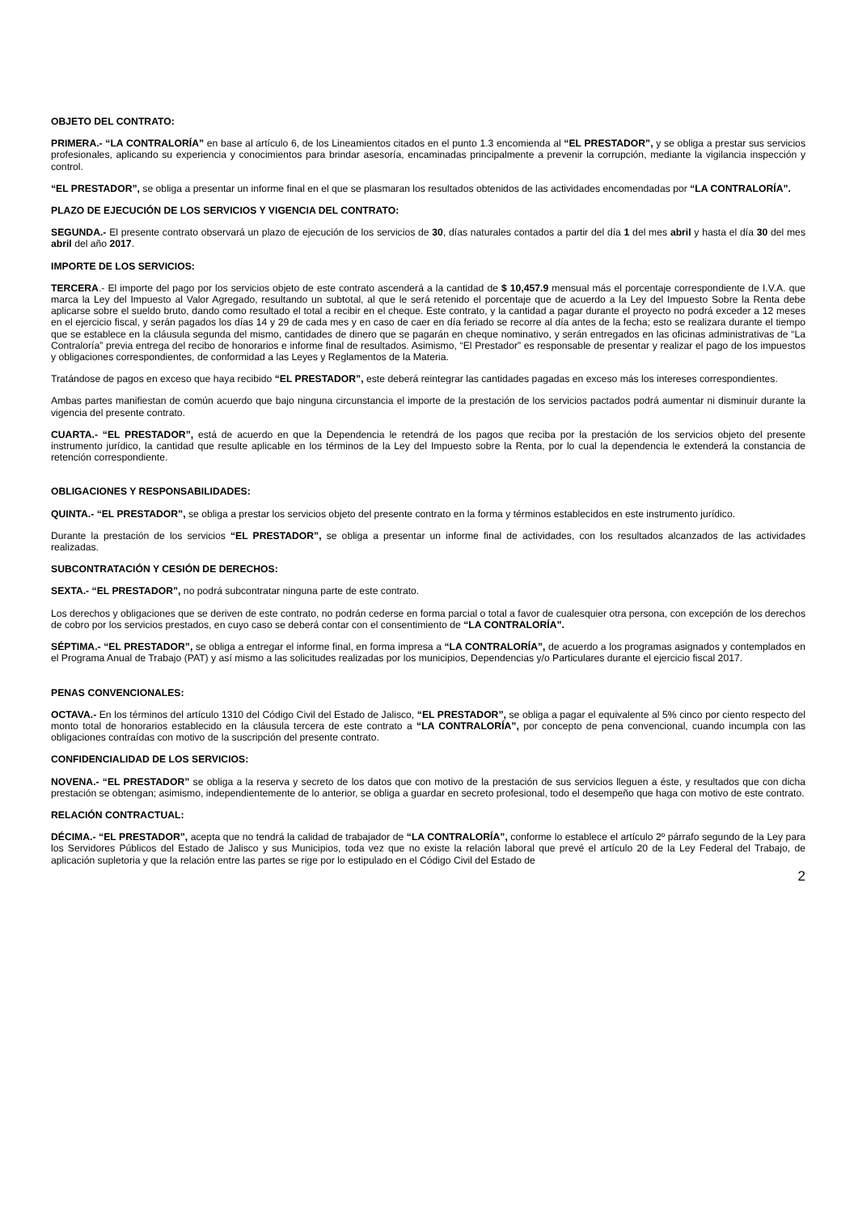OBJETO DEL CONTRATO:
PRIMERA.- “LA CONTRALORÍA” en base al artículo 6, de los Lineamientos citados en el punto 1.3 encomienda al “EL PRESTADOR”, y se obliga a prestar sus servicios profesionales, aplicando su experiencia y conocimientos para brindar asesoría, encaminadas principalmente a prevenir la corrupción, mediante la vigilancia inspección y control.
“EL PRESTADOR”, se obliga a presentar un informe final en el que se plasmaran los resultados obtenidos de las actividades encomendadas por “LA CONTRALORÍA”.
PLAZO DE EJECUCIÓN DE LOS SERVICIOS Y VIGENCIA DEL CONTRATO:
SEGUNDA.- El presente contrato observará un plazo de ejecución de los servicios de 30, días naturales contados a partir del día 1 del mes abril y hasta el día 30 del mes abril del año 2017.
IMPORTE DE LOS SERVICIOS:
TERCERA.- El importe del pago por los servicios objeto de este contrato ascenderá a la cantidad de $ 10,457.9 mensual más el porcentaje correspondiente de I.V.A. que marca la Ley del Impuesto al Valor Agregado, resultando un subtotal, al que le será retenido el porcentaje que de acuerdo a la Ley del Impuesto Sobre la Renta debe aplicarse sobre el sueldo bruto, dando como resultado el total a recibir en el cheque. Este contrato, y la cantidad a pagar durante el proyecto no podrá exceder a 12 meses en el ejercicio fiscal, y serán pagados los días 14 y 29 de cada mes y en caso de caer en día feriado se recorre al día antes de la fecha; esto se realizara durante el tiempo que se establece en la cláusula segunda del mismo, cantidades de dinero que se pagarán en cheque nominativo, y serán entregados en las oficinas administrativas de “La Contraloría” previa entrega del recibo de honorarios e informe final de resultados. Asimismo, “El Prestador” es responsable de presentar y realizar el pago de los impuestos y obligaciones correspondientes, de conformidad a las Leyes y Reglamentos de la Materia.
Tratándose de pagos en exceso que haya recibido “EL PRESTADOR”, este deberá reintegrar las cantidades pagadas en exceso más los intereses correspondientes.
Ambas partes manifiestan de común acuerdo que bajo ninguna circunstancia el importe de la prestación de los servicios pactados podrá aumentar ni disminuir durante la vigencia del presente contrato.
CUARTA.- “EL PRESTADOR”, está de acuerdo en que la Dependencia le retendrá de los pagos que reciba por la prestación de los servicios objeto del presente instrumento jurídico, la cantidad que resulte aplicable en los términos de la Ley del Impuesto sobre la Renta, por lo cual la dependencia le extenderá la constancia de retención correspondiente.
OBLIGACIONES Y RESPONSABILIDADES:
QUINTA.- “EL PRESTADOR”, se obliga a prestar los servicios objeto del presente contrato en la forma y términos establecidos en este instrumento jurídico.
Durante la prestación de los servicios “EL PRESTADOR”, se obliga a presentar un informe final de actividades, con los resultados alcanzados de las actividades realizadas.
SUBCONTRATACIÓN Y CESIÓN DE DERECHOS:
SEXTA.- “EL PRESTADOR”, no podrá subcontratar ninguna parte de este contrato.
Los derechos y obligaciones que se deriven de este contrato, no podrán cederse en forma parcial o total a favor de cualesquier otra persona, con excepción de los derechos de cobro por los servicios prestados, en cuyo caso se deberá contar con el consentimiento de “LA CONTRALORÍA”.
SÉPTIMA.- “EL PRESTADOR”, se obliga a entregar el informe final, en forma impresa a “LA CONTRALORÍA”, de acuerdo a los programas asignados y contemplados en el Programa Anual de Trabajo (PAT) y así mismo a las solicitudes realizadas por los municipios, Dependencias y/o Particulares durante el ejercicio fiscal 2017.
PENAS CONVENCIONALES:
OCTAVA.- En los términos del artículo 1310 del Código Civil del Estado de Jalisco, “EL PRESTADOR”, se obliga a pagar el equivalente al 5% cinco por ciento respecto del monto total de honorarios establecido en la cláusula tercera de este contrato a “LA CONTRALORÍA”, por concepto de pena convencional, cuando incumpla con las obligaciones contraídas con motivo de la suscripción del presente contrato.
CONFIDENCIALIDAD DE LOS SERVICIOS:
NOVENA.- “EL PRESTADOR” se obliga a la reserva y secreto de los datos que con motivo de la prestación de sus servicios lleguen a éste, y resultados que con dicha prestación se obtengan; asimismo, independientemente de lo anterior, se obliga a guardar en secreto profesional, todo el desempeño que haga con motivo de este contrato.
RELACIÓN CONTRACTUAL:
DÉCIMA.- “EL PRESTADOR”, acepta que no tendrá la calidad de trabajador de “LA CONTRALORÍA”, conforme lo establece el artículo 2º párrafo segundo de la Ley para los Servidores Públicos del Estado de Jalisco y sus Municipios, toda vez que no existe la relación laboral que prevé el artículo 20 de la Ley Federal del Trabajo, de aplicación supletoria y que la relación entre las partes se rige por lo estipulado en el Código Civil del Estado de
2